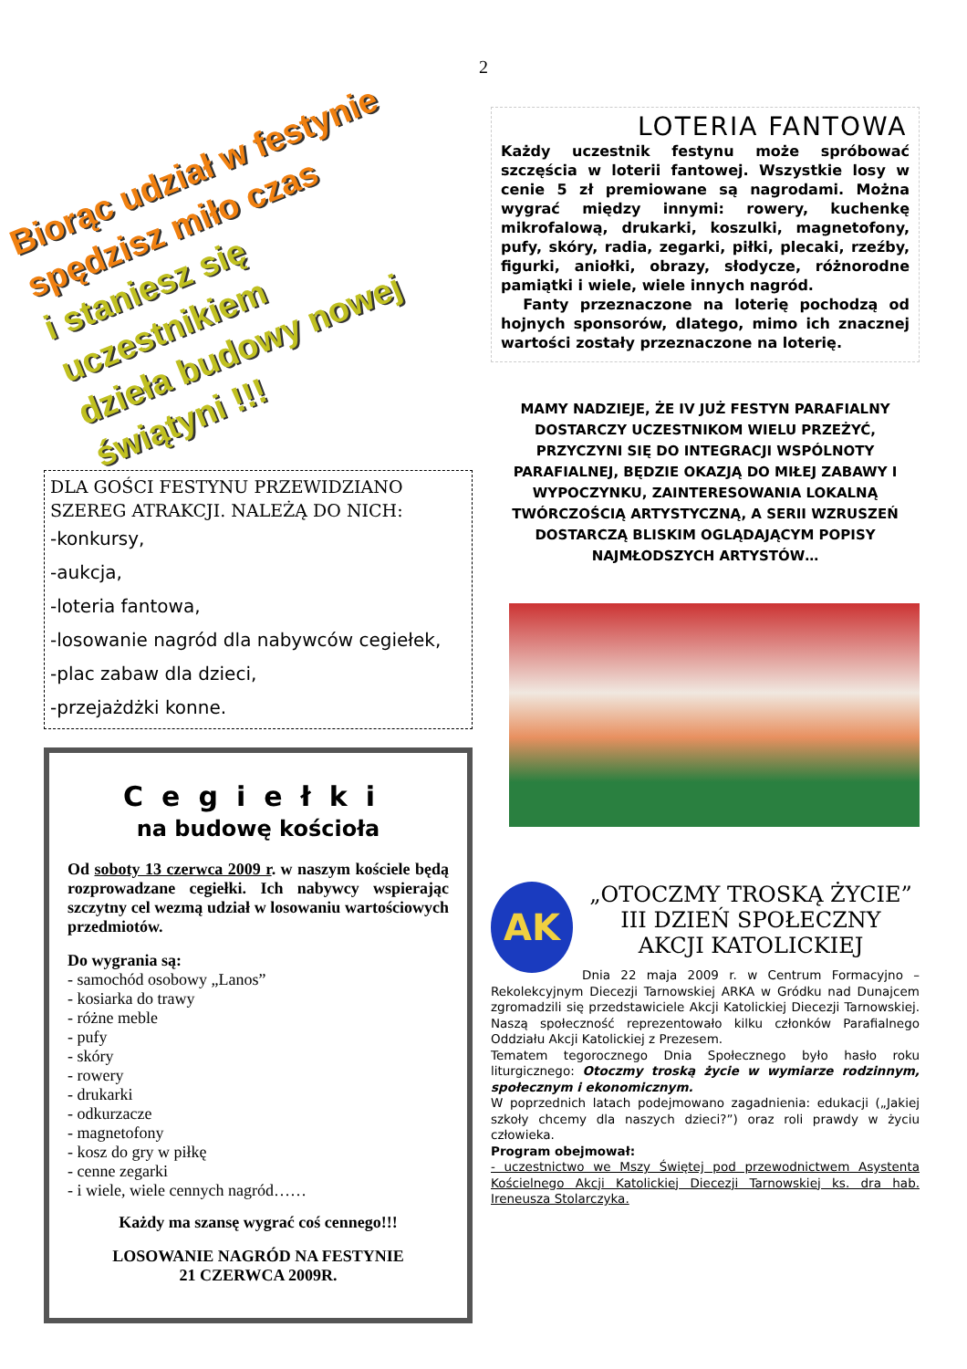2
Biorąc udział w festynie
spędzisz miło czas
i staniesz się uczestnikiem
dzieła budowy nowej świątyni !!!
DLA GOŚCI FESTYNU PRZEWIDZIANO SZEREG ATRAKCJI. NALEŻĄ DO NICH:
-konkursy,
-aukcja,
-loteria fantowa,
-losowanie nagród dla nabywców cegiełek,
-plac zabaw dla dzieci,
-przejażdżki konne.
Cegiełki
na budowę kościoła
Od soboty 13 czerwca 2009 r. w naszym kościele będą rozprowadzane cegiełki. Ich nabywcy wspierając szczytny cel wezmą udział w losowaniu wartościowych przedmiotów.
Do wygrania są:
- samochód osobowy „Lanos”
- kosiarka do trawy
- różne meble
- pufy
- skóry
- rowery
- drukarki
- odkurzacze
- magnetofony
- kosz do gry w piłkę
- cenne zegarki
- i wiele, wiele cennych nagród……
Każdy ma szansę wygrać coś cennego!!!
LOSOWANIE NAGRÓD NA FESTYNIE
21 CZERWCA 2009R.
LOTERIA FANTOWA
Każdy uczestnik festynu może spróbować szczęścia w loterii fantowej. Wszystkie losy w cenie 5 zł premiowane są nagrodami. Można wygrać między innymi: rowery, kuchenkę mikrofalową, drukarki, koszulki, magnetofony, pufy, skóry, radia, zegarki, piłki, plecaki, rzeźby, figurki, aniołki, obrazy, słodycze, różnorodne pamiątki i wiele, wiele innych nagród.
Fanty przeznaczone na loterię pochodzą od hojnych sponsorów, dlatego, mimo ich znacznej wartości zostały przeznaczone na loterię.
MAMY NADZIEJE, ŻE IV JUŻ FESTYN PARAFIALNY DOSTARCZY UCZESTNIKOM WIELU PRZEŻYĆ, PRZYCZYNI SIĘ DO INTEGRACJI WSPÓLNOTY PARAFIALNEJ, BĘDZIE OKAZJĄ DO MIŁEJ ZABAWY I WYPOCZYNKU, ZAINTERESOWANIA LOKALNĄ TWÓRCZOŚCIĄ ARTYSTYCZNĄ, A SERII WZRUSZEŃ DOSTARCZĄ BLISKIM OGLĄDAJĄCYM POPISY NAJMŁODSZYCH ARTYSTÓW…
AK
„OTOCZMY TROSKĄ ŻYCIE”
III DZIEŃ SPOŁECZNY
AKCJI KATOLICKIEJ
Dnia 22 maja 2009 r. w Centrum Formacyjno – Rekolekcyjnym Diecezji Tarnowskiej ARKA w Gródku nad Dunajcem zgromadzili się przedstawiciele Akcji Katolickiej Diecezji Tarnowskiej. Naszą społeczność reprezentowało kilku członków Parafialnego Oddziału Akcji Katolickiej z Prezesem.
Tematem tegorocznego Dnia Społecznego było hasło roku liturgicznego: Otoczmy troską życie w wymiarze rodzinnym, społecznym i ekonomicznym.
W poprzednich latach podejmowano zagadnienia: edukacji („Jakiej szkoły chcemy dla naszych dzieci?”) oraz roli prawdy w życiu człowieka.
Program obejmował:
- uczestnictwo we Mszy Świętej pod przewodnictwem Asystenta Kościelnego Akcji Katolickiej Diecezji Tarnowskiej ks. dra hab. Ireneusza Stolarczyka.